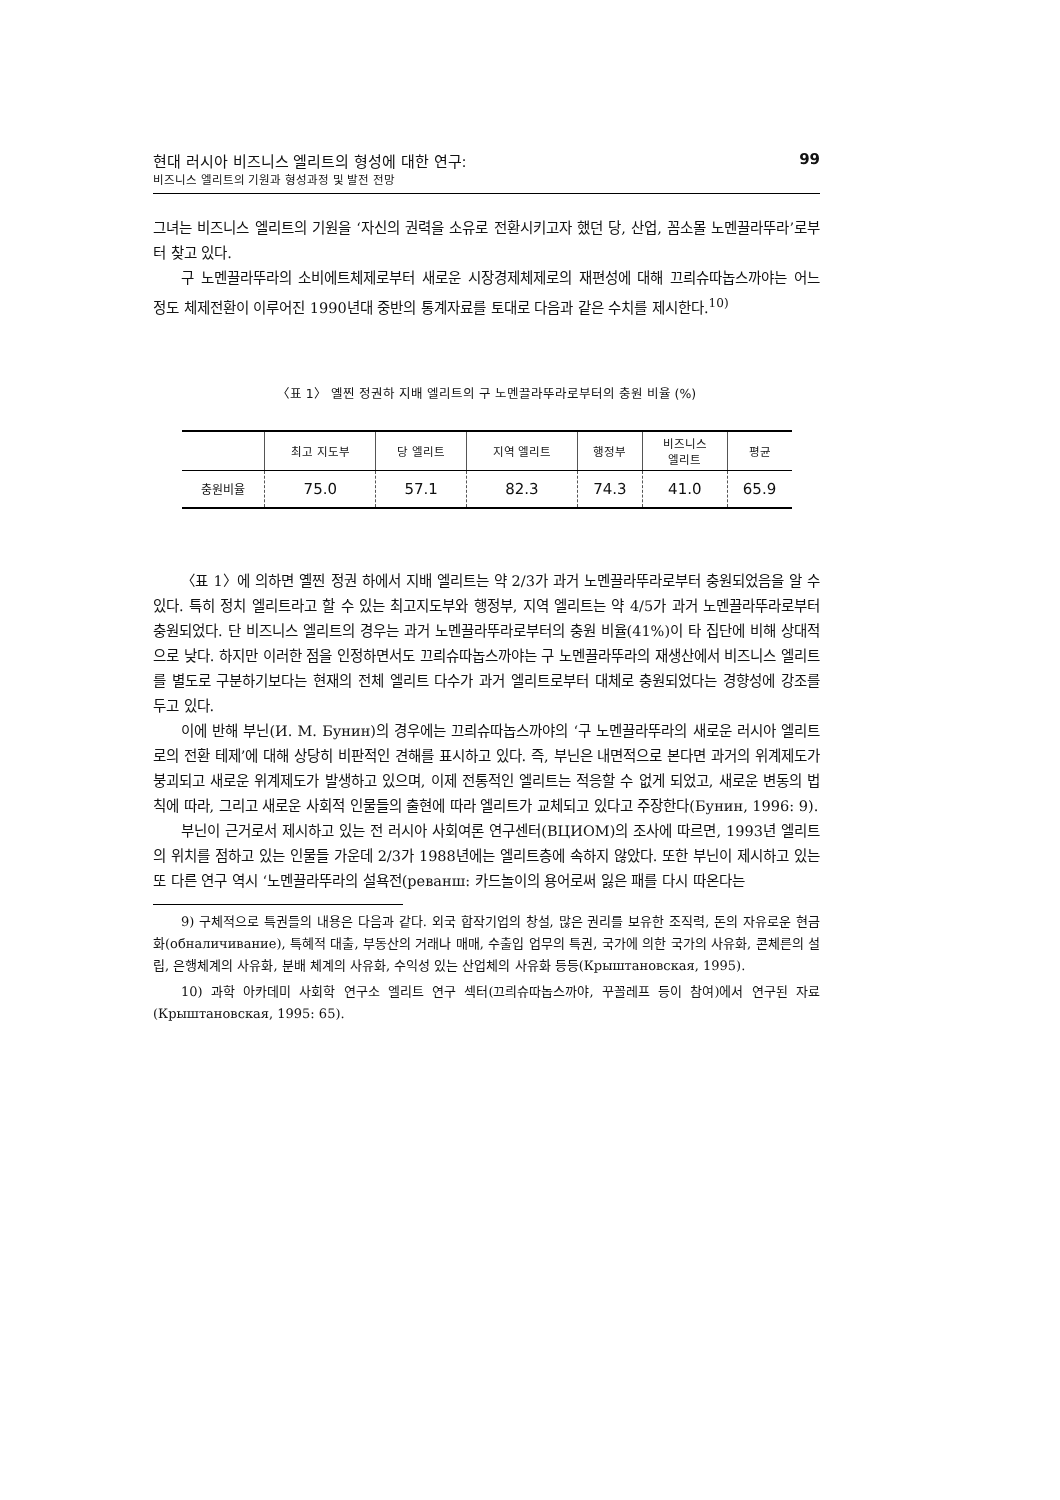현대 러시아 비즈니스 엘리트의 형성에 대한 연구:
비즈니스 엘리트의 기원과 형성과정 및 발전 전망
99
그녀는 비즈니스 엘리트의 기원을 ‘자신의 권력을 소유로 전환시키고자 했던 당, 산업, 꼼소몰 노멘끌라뚜라’로부터 찾고 있다.
구 노멘끌라뚜라의 소비에트체제로부터 새로운 시장경제체제로의 재편성에 대해 끄릐슈따놉스까야는 어느 정도 체제전환이 이루어진 1990년대 중반의 통계자료를 토대로 다음과 같은 수치를 제시한다.<sup>10)</sup>
〈표 1〉 옐찐 정권하 지배 엘리트의 구 노멘끌라뚜라로부터의 충원 비율 (%)
| | 최고 지도부 | 당 엘리트 | 지역 엘리트 | 행정부 | 비즈니스 엘리트 | 평균 |
| --- | --- | --- | --- | --- | --- | --- |
| 충원비율 | 75.0 | 57.1 | 82.3 | 74.3 | 41.0 | 65.9 |
〈표 1〉에 의하면 옐찐 정권 하에서 지배 엘리트는 약 2/3가 과거 노멘끌라뚜라로부터 충원되었음을 알 수 있다. 특히 정치 엘리트라고 할 수 있는 최고지도부와 행정부, 지역 엘리트는 약 4/5가 과거 노멘끌라뚜라로부터 충원되었다. 단 비즈니스 엘리트의 경우는 과거 노멘끌라뚜라로부터의 충원 비율(41%)이 타 집단에 비해 상대적으로 낮다. 하지만 이러한 점을 인정하면서도 끄릐슈따놉스까야는 구 노멘끌라뚜라의 재생산에서 비즈니스 엘리트를 별도로 구분하기보다는 현재의 전체 엘리트 다수가 과거 엘리트로부터 대체로 충원되었다는 경향성에 강조를 두고 있다.
이에 반해 부닌(И. М. Бунин)의 경우에는 끄릐슈따놉스까야의 ‘구 노멘끌라뚜라의 새로운 러시아 엘리트로의 전환 테제’에 대해 상당히 비판적인 견해를 표시하고 있다. 즉, 부닌은 내면적으로 본다면 과거의 위계제도가 붕괴되고 새로운 위계제도가 발생하고 있으며, 이제 전통적인 엘리트는 적응할 수 없게 되었고, 새로운 변동의 법칙에 따라, 그리고 새로운 사회적 인물들의 출현에 따라 엘리트가 교체되고 있다고 주장한다(Бунин, 1996: 9).
부닌이 근거로서 제시하고 있는 전 러시아 사회여론 연구센터(ВЦИОМ)의 조사에 따르면, 1993년 엘리트의 위치를 점하고 있는 인물들 가운데 2/3가 1988년에는 엘리트층에 속하지 않았다. 또한 부닌이 제시하고 있는 또 다른 연구 역시 ‘노멘끌라뚜라의 설욕전(реванш: 카드놀이의 용어로써 잃은 패를 다시 따온다는
9) 구체적으로 특권들의 내용은 다음과 같다. 외국 합작기업의 창설, 많은 권리를 보유한 조직력, 돈의 자유로운 현금화(обналичивание), 특혜적 대출, 부동산의 거래나 매매, 수출입 업무의 특권, 국가에 의한 국가의 사유화, 콘체른의 설립, 은행체계의 사유화, 분배 체계의 사유화, 수익성 있는 산업체의 사유화 등등(Крыштановская, 1995).
10) 과학 아카데미 사회학 연구소 엘리트 연구 섹터(끄릐슈따놉스까야, 꾸꼴레프 등이 참여)에서 연구된 자료(Крыштановская, 1995: 65).